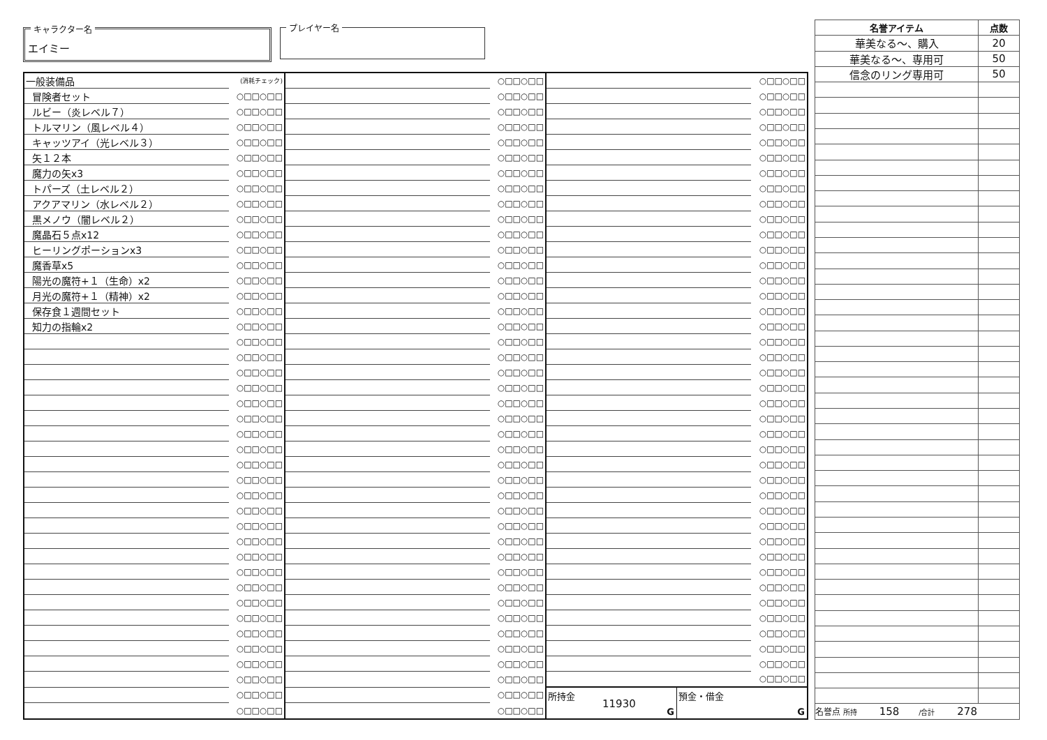キャラクター名
エイミー
プレイヤー名
| 一般装備品 | (消耗チェック) | | ○□□○□□ | | ○□□○□□ |
| 冒険者セット | ○□□○□□ | | ○□□○□□ | | ○□□○□□ |
| ルビー（炎レベル７） | ○□□○□□ | | ○□□○□□ | | ○□□○□□ |
| トルマリン（風レベル４） | ○□□○□□ | | ○□□○□□ | | ○□□○□□ |
| キャッツアイ（光レベル３） | ○□□○□□ | | ○□□○□□ | | ○□□○□□ |
| 矢１２本 | ○□□○□□ | | ○□□○□□ | | ○□□○□□ |
| 魔力の矢x3 | ○□□○□□ | | ○□□○□□ | | ○□□○□□ |
| トパーズ（土レベル２） | ○□□○□□ | | ○□□○□□ | | ○□□○□□ |
| アクアマリン（水レベル２） | ○□□○□□ | | ○□□○□□ | | ○□□○□□ |
| 黒メノウ（闇レベル２） | ○□□○□□ | | ○□□○□□ | | ○□□○□□ |
| 魔晶石５点x12 | ○□□○□□ | | ○□□○□□ | | ○□□○□□ |
| ヒーリングポーションx3 | ○□□○□□ | | ○□□○□□ | | ○□□○□□ |
| 魔香草x5 | ○□□○□□ | | ○□□○□□ | | ○□□○□□ |
| 陽光の魔符+１（生命）x2 | ○□□○□□ | | ○□□○□□ | | ○□□○□□ |
| 月光の魔符+１（精神）x2 | ○□□○□□ | | ○□□○□□ | | ○□□○□□ |
| 保存食１週間セット | ○□□○□□ | | ○□□○□□ | | ○□□○□□ |
| 知力の指輪x2 | ○□□○□□ | | ○□□○□□ | | ○□□○□□ |
| | ○□□○□□ | | ○□□○□□ | | ○□□○□□ |
| | ○□□○□□ | | ○□□○□□ | | ○□□○□□ |
| | ○□□○□□ | | ○□□○□□ | | ○□□○□□ |
| | ○□□○□□ | | ○□□○□□ | | ○□□○□□ |
| | ○□□○□□ | | ○□□○□□ | | ○□□○□□ |
| | ○□□○□□ | | ○□□○□□ | | ○□□○□□ |
| | ○□□○□□ | | ○□□○□□ | | ○□□○□□ |
| | ○□□○□□ | | ○□□○□□ | | ○□□○□□ |
| | ○□□○□□ | | ○□□○□□ | | ○□□○□□ |
| | ○□□○□□ | | ○□□○□□ | | ○□□○□□ |
| | ○□□○□□ | | ○□□○□□ | | ○□□○□□ |
| | ○□□○□□ | | ○□□○□□ | | ○□□○□□ |
| | ○□□○□□ | | ○□□○□□ | | ○□□○□□ |
| | ○□□○□□ | | ○□□○□□ | | ○□□○□□ |
| | ○□□○□□ | | ○□□○□□ | | ○□□○□□ |
| | ○□□○□□ | | ○□□○□□ | | ○□□○□□ |
| | ○□□○□□ | | ○□□○□□ | | ○□□○□□ |
| | ○□□○□□ | | ○□□○□□ | | ○□□○□□ |
| | ○□□○□□ | | ○□□○□□ | | ○□□○□□ |
| | ○□□○□□ | | ○□□○□□ | | ○□□○□□ |
| | ○□□○□□ | | ○□□○□□ | | ○□□○□□ |
| | ○□□○□□ | | ○□□○□□ | | ○□□○□□ |
| | ○□□○□□ | | ○□□○□□ | | ○□□○□□ |
| | ○□□○□□ | | ○□□○□□ | 所持金 11930 G 預金・借金 G | |
| | ○□□○□□ | | ○□□○□□ | | |
| 名誉アイテム | 点数 |
| --- | --- |
| 華美なる～、購入 | 20 |
| 華美なる～、専用可 | 50 |
| 信念のリング専用可 | 50 |
| 名誉点 所持 158 /合計 278 | |